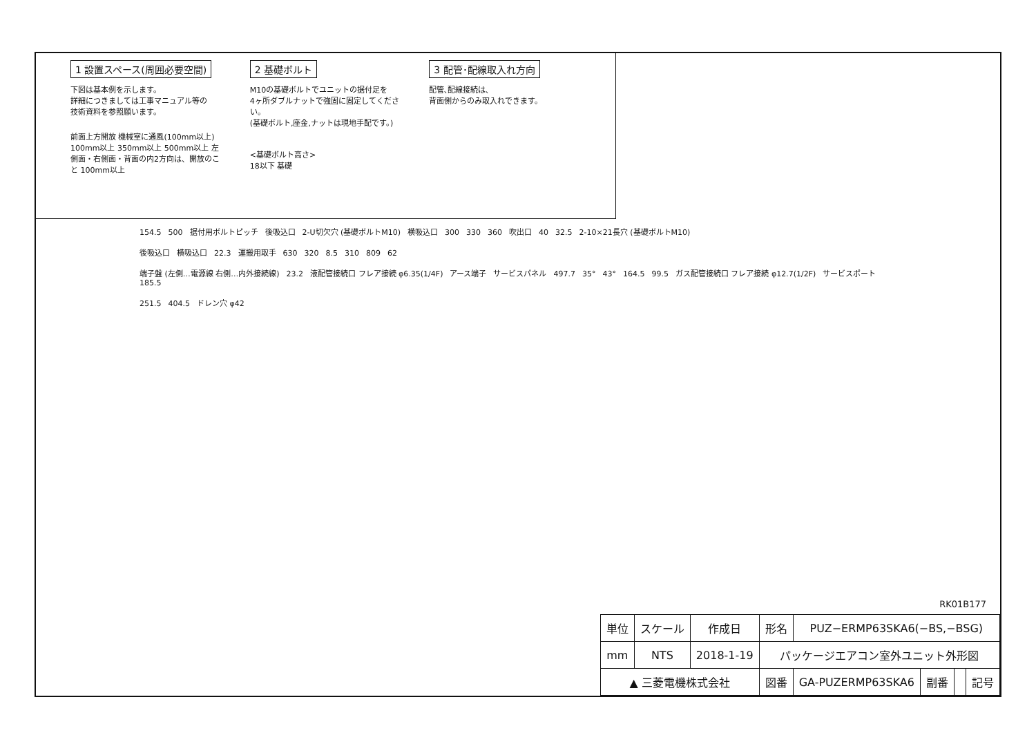1 設置スペース(周囲必要空間)
下図は基本例を示します。
詳細につきましては工事マニュアル等の
技術資料を参照願います。
前面上方開放 機械室に通風(100mm以上) 100mm以上 350mm以上 500mm以上 左側面・右側面・背面の内2方向は、開放のこと 100mm以上
2 基礎ボルト
M10の基礎ボルトでユニットの据付足を
4ヶ所ダブルナットで強固に固定してください。
(基礎ボルト,座金,ナットは現地手配です。)
<基礎ボルト高さ>
18以下 基礎
3 配管･配線取入れ方向
配管､配線接続は､
背面側からのみ取入れできます。
154.5 500 据付用ボルトピッチ 後吸込口 2-U切欠穴 (基礎ボルトM10) 横吸込口 300 330 360 吹出口 40 32.5 2-10×21長穴 (基礎ボルトM10)
後吸込口 横吸込口 22.3 運搬用取手 630 320 8.5 310 809 62
端子盤 (左側…電源線 右側…内外接続線) 23.2 液配管接続口 フレア接続 φ6.35(1/4F) アース端子 サービスパネル 497.7 35° 43° 164.5 99.5 ガス配管接続口 フレア接続 φ12.7(1/2F) サービスポート 185.5
251.5 404.5 ドレン穴 φ42
RK01B177
| 単位 | スケール | 作成日 | 形名 | PUZ−ERMP63SKA6(−BS,−BSG) | | | |
| mm | NTS | 2018-1-19 | パッケージエアコン室外ユニット外形図 | | | | |
| ▲ 三菱電機株式会社 | | | 図番 | GA-PUZERMP63SKA6 | 副番 | | 記号 |